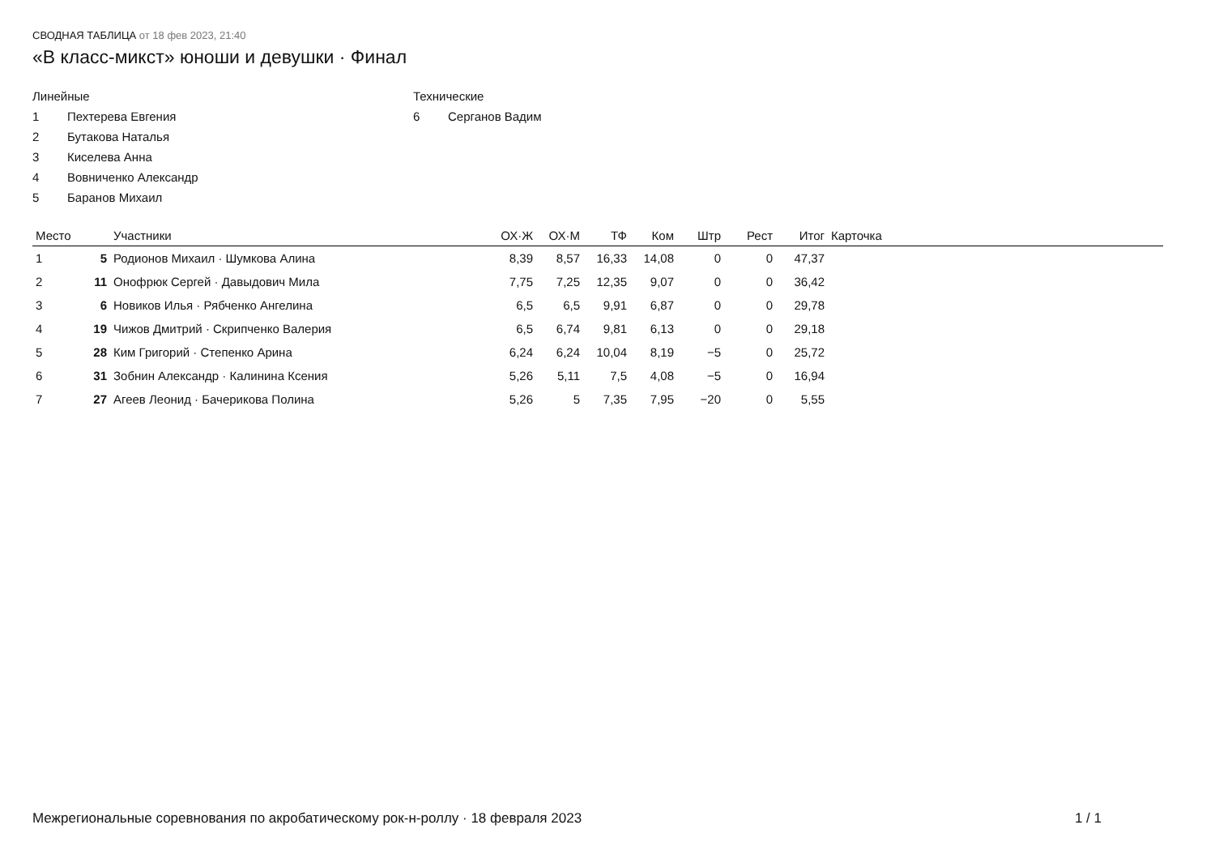СВОДНАЯ ТАБЛИЦА от 18 фев 2023, 21:40
«B класс-микст» юноши и девушки · Финал
Линейные
1 Пехтерева Евгения
2 Бутакова Наталья
3 Киселева Анна
4 Вовниченко Александр
5 Баранов Михаил
Технические
6 Серганов Вадим
| Место | | Участники | ОХ·Ж | ОХ·М | ТФ | Ком | Штр | Рест | Итог | Карточка |
| --- | --- | --- | --- | --- | --- | --- | --- | --- | --- | --- |
| 1 | 5 | Родионов Михаил · Шумкова Алина | 8,39 | 8,57 | 16,33 | 14,08 | 0 | 0 | 47,37 | |
| 2 | 11 | Онофрюк Сергей · Давыдович Мила | 7,75 | 7,25 | 12,35 | 9,07 | 0 | 0 | 36,42 | |
| 3 | 6 | Новиков Илья · Рябченко Ангелина | 6,5 | 6,5 | 9,91 | 6,87 | 0 | 0 | 29,78 | |
| 4 | 19 | Чижов Дмитрий · Скрипченко Валерия | 6,5 | 6,74 | 9,81 | 6,13 | 0 | 0 | 29,18 | |
| 5 | 28 | Ким Григорий · Степенко Арина | 6,24 | 6,24 | 10,04 | 8,19 | −5 | 0 | 25,72 | |
| 6 | 31 | Зобнин Александр · Калинина Ксения | 5,26 | 5,11 | 7,5 | 4,08 | −5 | 0 | 16,94 | |
| 7 | 27 | Агеев Леонид · Бачерикова Полина | 5,26 | 5 | 7,35 | 7,95 | −20 | 0 | 5,55 | |
Межрегиональные соревнования по акробатическому рок-н-роллу · 18 февраля 2023 1 / 1